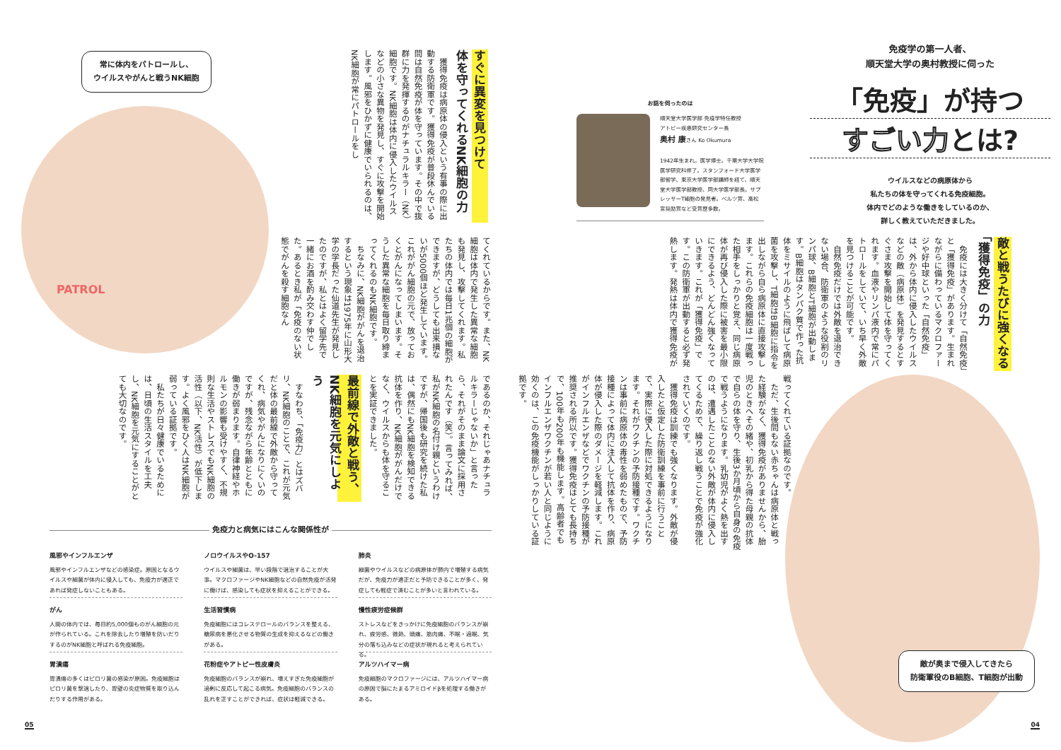免疫学の第一人者、
順天堂大学の奥村教授に伺った
「免疫」が持つ
すごい力とは?
ウイルスなどの病原体から
私たちの体を守ってくれる免疫細胞。
体内でどのような働きをしているのか、
詳しく教えていただきました。
お話を伺ったのは
順天堂大学医学部 免疫学特任教授
アトピー疾患研究センター長
奥村 康さん Ko Okumura
1942年生まれ。医学博士。千葉大学大学院医学研究科修了。スタンフォード大学医学部留学、東京大学医学部講師を経て、順天堂大学医学部教授、同大学医学部長。サプレッサーT細胞の発見者。ベルツ賞、高松宮奨励賞など受賞歴多数。
敵と戦うたびに強くなる
「獲得免疫」の力
　免疫には大きく分けて「自然免疫」と「獲得免疫」があります。生まれながらに備わっているマクロファージや好中球といった「自然免疫」は、外から体内に侵入したウイルスなどの敵（病原体）を発見するとすぐさま攻撃を開始して体を守ってくれます。血液やリンパ液内で常にパトロールをしていて、いち早く外敵を見つけることが可能です。
　自然免疫だけでは外敵を退治できない場合、防衛軍のような役割のリンパ球、B細胞とT細胞が出動します。B細胞はタンパク質で作った抗体をミサイルのように飛ばして病原菌を攻撃し、T細胞はB細胞に指令を出しながら自ら病原体に直接攻撃します。これらの免疫細胞は一度戦った相手をしっかりと覚え、同じ病原体が再び侵入した際に被害を最小限にできるよう、どんどん強くなっていきます。これが「獲得免疫」です。この防衛軍が出動すると必ず発熱します。発熱は体内で獲得免疫が
戦ってくれている証拠なのです。
　ただ、生後間もない赤ちゃんは病原体と戦った経験がなく、獲得免疫がありませんから、胎児のときへその緒や、初乳から得た母親の抗体で自らの体を守り、生後3か月頃から自身の免疫で戦うようになります。乳幼児がよく熱を出すのは、遭遇したことのない外敵が体内に侵入してくるためで、繰り返し戦うことで免疫が強化されていくのです。
　獲得免疫は訓練でも強くなります。外敵が侵入したと仮定した防衛訓練を事前に行うことで、実際に侵入した際に対処できるようになります。それがワクチンの予防接種です。ワクチンは事前に病原体の毒性を弱めたもので、予防接種によって体内に注入して抗体を作り、病原体が侵入した際のダメージを軽減します。これがインフルエンザなどでワクチンの予防接種が推奨される所以です。獲得免疫はとても長持ちで、100年も200年も機能します。高齢者でもインフルエンザワクチンが若い人と同じように効くのは、この免疫機能がしっかりしている証拠です。
敵が奥まで侵入してきたら
防衛軍役のB細胞、T細胞が出動
04
常に体内をパトロールし、
ウイルスやがんと戦うNK細胞
PATROL
すぐに異変を見つけて
体を守ってくれるNK細胞の力
　獲得免疫は病原体の侵入という有事の際に出動する防衛軍です。獲得免疫が普段休んでいる間は自然免疫が体を守っています。その中で抜群に力を発揮するのがナチュラルキラー（NK）細胞です。NK細胞は体内に侵入したウイルスなどの小さな異物を発見し、すぐに攻撃を開始します。風邪をひかずに健康でいられるのは、NK細胞が常にパトロールをし
てくれているからです。また、NK細胞は体内で発生した異常な細胞も発見し、攻撃してくれます。私たちの体内では毎日1兆個の細胞ができますが、どうしても出来損ないが5000個ほど発生しています。これががん細胞の元で、放っておくとがんになってしまいます。そうした異常な細胞を毎日取り締まってくれるのもNK細胞です。
　ちなみに、NK細胞ががんを退治するという現象は1975年に山形大学の学長だった仙道先生が発見したのですが、私とはよく留学先で一緒にお酒を酌み交わす仲でした。あるとき私が「免疫のない状態でがんを殺す細胞なん
であるのか、それじゃあナチュラルキラーじゃないか」と言ったら、それがそのまま論文に採用されたんです（笑）。言ってみれば、私がNK細胞の名付け親というわけですが、帰国後も研究を続けた私は、偶然にもNK細胞を検知できる抗体を作り、NK細胞ががんだけでなく、ウイルスからも体を守ることを実証できました。
最前線で外敵と戦う、
NK細胞を元気にしよう
　すなわち、「免疫力」とはズバリ、NK細胞のことで、これが元気だと体の最前線で外敵から守ってくれ、病気やがんになりにくいのですが、残念ながら年齢とともに働きが弱まります。自律神経やホルモンの影響も受けやすく、不規則な生活やストレスでもNK細胞の活性（以下、NK活性）が低下します。よく風邪をひく人はNK細胞が弱っている証拠です。
　私たちが日々健康でいるためには、日頃の生活スタイルを工夫し、NK細胞を元気にすることがとても大切なのです。
免疫力と病気にはこんな関係性が
風邪やインフルエンザ
風邪やインフルエンザなどの感染症。原因となるウイルスや細菌が体内に侵入しても、免疫力が適正であれば発症しないこともある。
ノロウイルスやO-157
ウイルスや細菌は、早い段階で退治することが大事。マクロファージやNK細胞などの自然免疫が活発に働けば、感染しても症状を抑えることができる。
肺炎
細菌やウイルスなどの病原体が肺内で増殖する病気だが、免疫力が適正だと予防できることが多く、発症しても軽症で済むことが多いと言われている。
がん
人間の体内では、毎日約5,000個ものがん細胞の元が作られている。これを除去したり増殖を防いだりするのがNK細胞と呼ばれる免疫細胞。
生活習慣病
免疫細胞にはコレステロールのバランスを整える、糖尿病を悪化させる物質の生成を抑えるなどの働きがある。
慢性疲労症候群
ストレスなどをきっかけに免疫細胞のバランスが崩れ、疲労感、微熱、頭痛、筋肉痛、不眠・過眠、気分の落ち込みなどの症状が現れると考えられている。
胃潰瘍
胃潰瘍の多くはピロリ菌の感染が原因。免疫細胞はピロリ菌を撃退したり、胃壁の炎症物質を取り込んだりする作用がある。
花粉症やアトピー性皮膚炎
免疫細胞のバランスが崩れ、増えすぎた免疫細胞が過剰に反応して起こる病気。免疫細胞のバランスの乱れを正すことができれば、症状は軽減できる。
アルツハイマー病
免疫細胞のマクロファージには、アルツハイマー病の原因で脳にたまるアミロイドβを処理する働きがある。
05